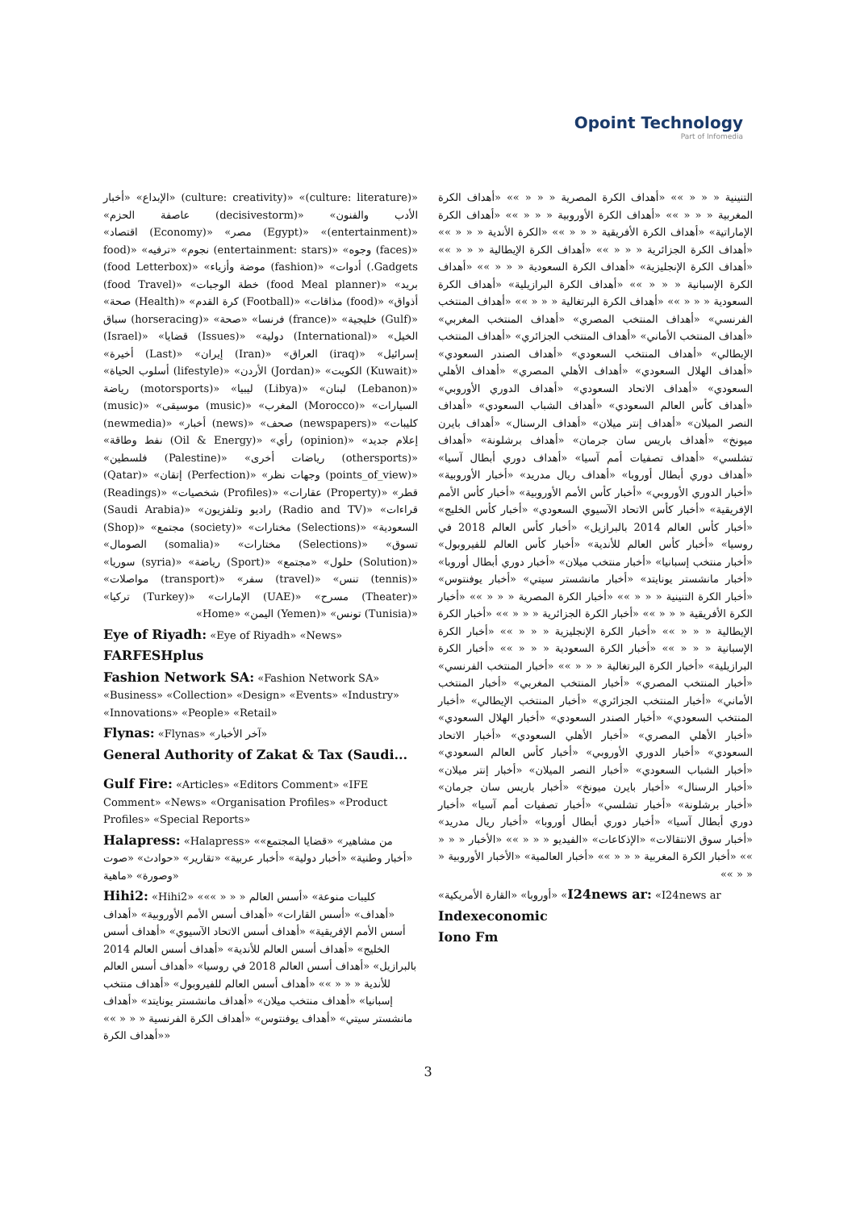Opoint Technology
Part of Infomedia
التنينية « « « »» «أهداف الكرة المصرية « « « »» «أهداف الكرة المغربية « « « »» «أهداف الكرة الأوروبية « « « »» «أهداف الكرة الإماراتية» «أهداف الكرة الأفريقية « « « »» «الكرة الأندية « « « »» «أهداف الكرة الجزائرية « « « »» «أهداف الكرة الإيطالية « « « »» «أهداف الكرة الإنجليزية» «أهداف الكرة السعودية « « « »» «أهداف الكرة الإسبانية « « « »» «أهداف الكرة البرازيلية» «أهداف الكرة السعودية « « « »» «أهداف الكرة البرتغالية « « « »» «أهداف المنتخب الفرنسي» «أهداف المنتخب المصري» «أهداف المنتخب المغربي» «أهداف المنتخب الأماني» «أهداف المنتخب الجزائري» «أهداف المنتخب الإيطالي» «أهداف المنتخب السعودي» «أهداف الصندر السعودي» «أهداف الهلال السعودي» «أهداف الأهلي المصري» «أهداف الأهلي السعودي» «أهداف الاتحاد السعودي» «أهداف الدوري الأوروبي» «أهداف كأس العالم السعودي» «أهداف الشباب السعودي» «أهداف النصر الميلان» «أهداف إنتر ميلان» «أهداف الرسنال» «أهداف بايرن ميونخ» «أهداف باريس سان جرمان» «أهداف برشلونة» «أهداف تشلسي» «أهداف تصفيات أمم آسيا» «أهداف دوري أبطال آسيا» «أهداف دوري أبطال أوروبا» «أهداف ريال مدريد» «أخبار الأوروبية» «أخبار الدوري الأوروبي» «أخبار كأس الأمم الأوروبية» «أخبار كأس الأمم الإفريقية» «أخبار كأس الاتحاد الآسيوي السعودي» «أخبار كأس الخليج» «أخبار كأس العالم 2014 بالبرازيل» «أخبار كأس العالم 2018 في روسيا» «أخبار كأس العالم للأندية» «أخبار كأس العالم للفيروبول» «أخبار منتخب إسبانيا» «أخبار منتخب ميلان» «أخبار دوري أبطال أوروبا» «أخبار مانشستر يونايتد» «أخبار مانشستر سيتي» «أخبار يوفنتوس» «أخبار الكرة التنينية « « « »» «أخبار الكرة المصرية « « « »» «أخبار الكرة الأفريقية « « « »» «أخبار الكرة الجزائرية « « « »» «أخبار الكرة الإيطالية « « « »» «أخبار الكرة الإنجليزية « « « »» «أخبار الكرة الإسبانية « « « »» «أخبار الكرة السعودية « « « »» «أخبار الكرة البرازيلية» «أخبار الكرة البرتغالية « « « »» «أخبار المنتخب الفرنسي» «أخبار المنتخب المصري» «أخبار المنتخب المغربي» «أخبار المنتخب الأماني» «أخبار المنتخب الجزائري» «أخبار المنتخب الإيطالي» «أخبار المنتخب السعودي» «أخبار الصندر السعودي» «أخبار الهلال السعودي» «أخبار الأهلي المصري» «أخبار الأهلي السعودي» «أخبار الاتحاد السعودي» «أخبار الدوري الأوروبي» «أخبار كأس العالم السعودي» «أخبار الشباب السعودي» «أخبار النصر الميلان» «أخبار إنتر ميلان» «أخبار الرسنال» «أخبار بايرن ميونخ» «أخبار باريس سان جرمان» «أخبار برشلونة» «أخبار تشلسي» «أخبار تصفيات أمم آسيا» «أخبار دوري أبطال آسيا» «أخبار دوري أبطال أوروبا» «أخبار ريال مدريد» «أخبار سوق الانتقالات» «الإذكاعات» «الفيديو « « « »» «الأخبار « « « »» «أخبار الكرة المغربية « « « »» «أخبار العالمية» «الأخبار الأوروبية « « « »»
I24news ar: «I24news ar» «أوروبا» «القارة الأمريكية»
Indexeconomic
Iono Fm
«(culture: literature)» «(culture: creativity) «الإبداع» «أخبار الأدب والفنون» «(decisivestorm) عاصفة الحزم» «(entertainment)» «(Egypt) مصر» «(Economy) اقتصاد» «(faces) وجوه» «(entertainment: stars) نجوم» «ترفيه» «(food Gadgets.) أدوات» «(fashion) موضة وأزياء» «(food Letterbox) بريد» «(food Meal planner) خطة الوجبات» «(food Travel) أذواق» «(food) مذاقات» «(Football) كرة القدم» «(Health) صحة» «(Gulf) خليجية» «(france) فرنسا» «صحة» «(horseracing) سباق الخيل» «(International) دولية» «(Issues) قضايا» «(Israel) إسرائيل» «(iraq) العراق» «(Iran) إيران» «(Last) أخيرة» «(Kuwait) الكويت» «(Jordan) الأردن» «(lifestyle) أسلوب الحياة» «(Lebanon) لبنان» «(Libya) ليبيا» «(motorsports) رياضة السيارات» «(Morocco) المغرب» «(music) موسيقى» «(music) كليبات» «(newspapers) صحف» «(news) أخبار» «(newmedia) إعلام جديد» «(opinion) رأي» «(Oil & Energy) نفط وطاقة» «(othersports) رياضات أخرى» «(Palestine) فلسطين» «(points_of_view) وجهات نظر» «(Perfection) إتقان» «(Qatar) قطر» «(Property) عقارات» «(Profiles) شخصيات» «(Readings) قراءات» «(Radio and TV) راديو وتلفزيون» «(Saudi Arabia) السعودية» «(Selections) مختارات» «(society) مجتمع» «(Shop) تسوق» «(Selections) مختارات» «(somalia) الصومال» «(Solution) حلول» «مجتمع» «(Sport) رياضة» «(syria) سوريا» «(tennis) تنس» «(travel) سفر» «(transport) مواصلات» «(Theater) مسرح» «(UAE) الإمارات» «(Turkey) تركيا» «(Tunisia) تونس» «(Yemen) اليمن» «Home»
Eye of Riyadh: «Eye of Riyadh» «News»
FARFESHplus
Fashion Network SA: «Fashion Network SA» «Business» «Collection» «Design» «Events» «Industry» «Innovations» «People» «Retail»
Flynas: «Flynas» «آخر الأخبار»
General Authority of Zakat & Tax (Saudi...
Gulf Fire: «Articles» «Editors Comment» «IFE Comment» «News» «Organisation Profiles» «Product Profiles» «Special Reports»
Halapress: «Halapress» «من مشاهير» «قضايا المجتمع» «أخبار وطنية» «أخبار دولية» «أخبار عربية» «تقارير» «حوادث» «صوت وصورة» «ماهية»
Hihi2: «Hihi2» «كليبات منوعة» «أسس العالم « « « »» «أهداف» «أسس القارات» «أهداف أسس الأمم الأوروبية» «أهداف أسس الأمم الإفريقية» «أهداف أسس الاتحاد الآسيوي» «أهداف أسس الخليج» «أهداف أسس العالم للأندية» «أهداف أسس العالم 2014 بالبرازيل» «أهداف أسس العالم 2018 في روسيا» «أهداف أسس العالم للأندية « « « »» «أهداف أسس العالم للفيروبول» «أهداف منتخب إسبانيا» «أهداف منتخب ميلان» «أهداف مانشستر يونايتد» «أهداف مانشستر سيتي» «أهداف يوفنتوس» «أهداف الكرة الفرنسية « « « »» «أهداف الكرة»
3